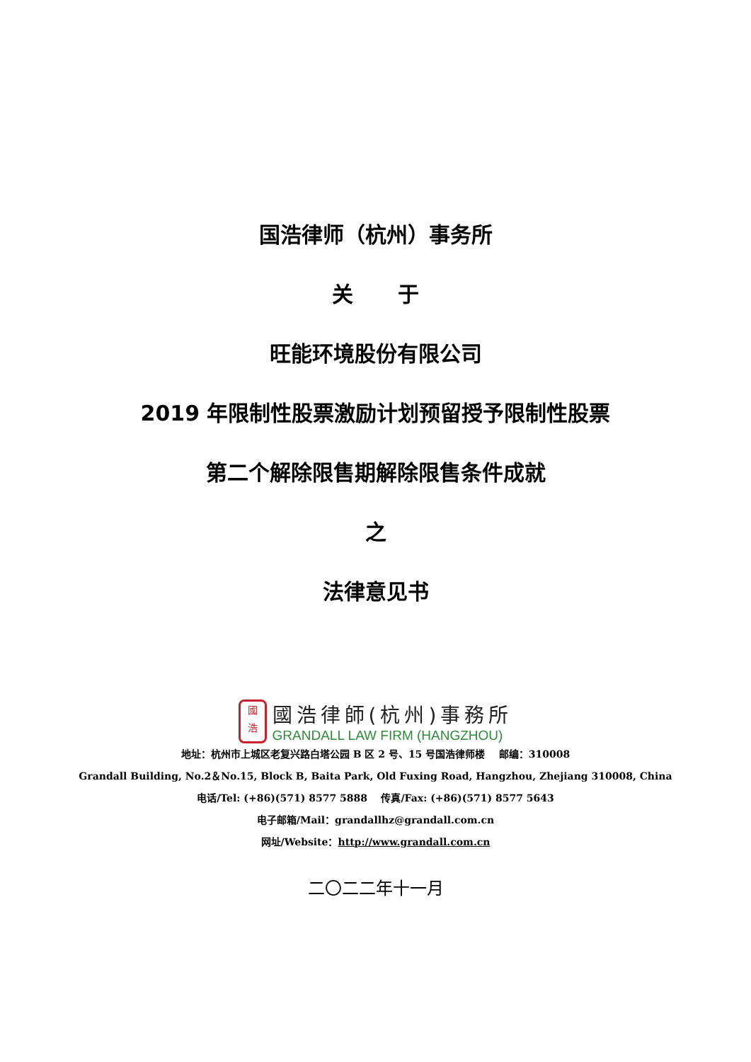国浩律师（杭州）事务所
关 于
旺能环境股份有限公司
2019 年限制性股票激励计划预留授予限制性股票
第二个解除限售期解除限售条件成就
之
法律意见书
國
浩
國浩律師(杭州)事務所
GRANDALL LAW FIRM (HANGZHOU)
地址：杭州市上城区老复兴路白塔公园 B 区 2 号、15 号国浩律师楼 邮编：310008
Grandall Building, No.2＆No.15, Block B, Baita Park, Old Fuxing Road, Hangzhou, Zhejiang 310008, China
电话/Tel: (+86)(571) 8577 5888 传真/Fax: (+86)(571) 8577 5643
电子邮箱/Mail：grandallhz@grandall.com.cn
网址/Website：http://www.grandall.com.cn
二〇二二年十一月